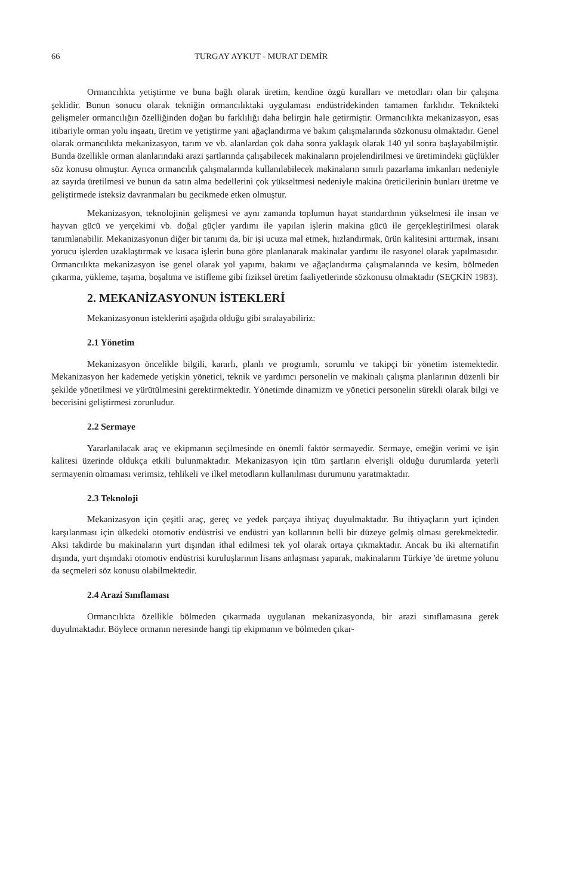66 TURGAY AYKUT - MURAT DEMİR
Ormancılıkta yetiştirme ve buna bağlı olarak üretim, kendine özgü kuralları ve metodları olan bir çalışma şeklidir. Bunun sonucu olarak tekniğin ormancılıktaki uygulaması endüstridekinden tamamen farklıdır. Teknikteki gelişmeler ormancılığın özelliğinden doğan bu farklılığı daha belirgin hale getirmiştir. Ormancılıkta mekanizasyon, esas itibariyle orman yolu inşaatı, üretim ve yetiştirme yani ağaçlandırma ve bakım çalışmalarında sözkonusu olmaktadır. Genel olarak ormancılıkta mekanizasyon, tarım ve vb. alanlardan çok daha sonra yaklaşık olarak 140 yıl sonra başlayabilmiştir. Bunda özellikle orman alanlarındaki arazi şartlarında çalışabilecek makinaların projelendirilmesi ve üretimindeki güçlükler söz konusu olmuştur. Ayrıca ormancılık çalışmalarında kullanılabilecek makinaların sınırlı pazarlama imkanları nedeniyle az sayıda üretilmesi ve bunun da satın alma bedellerini çok yükseltmesi nedeniyle makina üreticilerinin bunları üretme ve geliştirmede isteksiz davranmaları bu gecikmede etken olmuştur.
Mekanizasyon, teknolojinin gelişmesi ve aynı zamanda toplumun hayat standardının yükselmesi ile insan ve hayvan gücü ve yerçekimi vb. doğal güçler yardımı ile yapılan işlerin makina gücü ile gerçekleştirilmesi olarak tanımlanabilir. Mekanizasyonun diğer bir tanımı da, bir işi ucuza mal etmek, hızlandırmak, ürün kalitesini arttırmak, insanı yorucu işlerden uzaklaştırmak ve kısaca işlerin buna göre planlanarak makinalar yardımı ile rasyonel olarak yapılmasıdır. Ormancılıkta mekanizasyon ise genel olarak yol yapımı, bakımı ve ağaçlandırma çalışmalarında ve kesim, bölmeden çıkarma, yükleme, taşıma, boşaltma ve istifleme gibi fiziksel üretim faaliyetlerinde sözkonusu olmaktadır (SEÇKİN 1983).
2. MEKANİZASYONUN İSTEKLERİ
Mekanizasyonun isteklerini aşağıda olduğu gibi sıralayabiliriz:
2.1 Yönetim
Mekanizasyon öncelikle bilgili, kararlı, planlı ve programlı, sorumlu ve takipçi bir yönetim istemektedir. Mekanizasyon her kademede yetişkin yönetici, teknik ve yardımcı personelin ve makinalı çalışma planlarının düzenli bir şekilde yönetilmesi ve yürütülmesini gerektirmektedir. Yönetimde dinamizm ve yönetici personelin sürekli olarak bilgi ve becerisini geliştirmesi zorunludur.
2.2 Sermaye
Yararlanılacak araç ve ekipmanın seçilmesinde en önemli faktör sermayedir. Sermaye, emeğin verimi ve işin kalitesi üzerinde oldukça etkili bulunmaktadır. Mekanizasyon için tüm şartların elverişli olduğu durumlarda yeterli sermayenin olmaması verimsiz, tehlikeli ve ilkel metodların kullanılması durumunu yaratmaktadır.
2.3 Teknoloji
Mekanizasyon için çeşitli araç, gereç ve yedek parçaya ihtiyaç duyulmaktadır. Bu ihtiyaçların yurt içinden karşılanması için ülkedeki otomotiv endüstrisi ve endüstri yan kollarının belli bir düzeye gelmiş olması gerekmektedir. Aksi takdirde bu makinaların yurt dışından ithal edilmesi tek yol olarak ortaya çıkmaktadır. Ancak bu iki alternatifin dışında, yurt dışındaki otomotiv endüstrisi kuruluşlarının lisans anlaşması yaparak, makinalarını Türkiye 'de üretme yolunu da seçmeleri söz konusu olabilmektedir.
2.4 Arazi Sınıflaması
Ormancılıkta özellikle bölmeden çıkarmada uygulanan mekanizasyonda, bir arazi sınıflamasına gerek duyulmaktadır. Böylece ormanın neresinde hangi tip ekipmanın ve bölmeden çıkar-